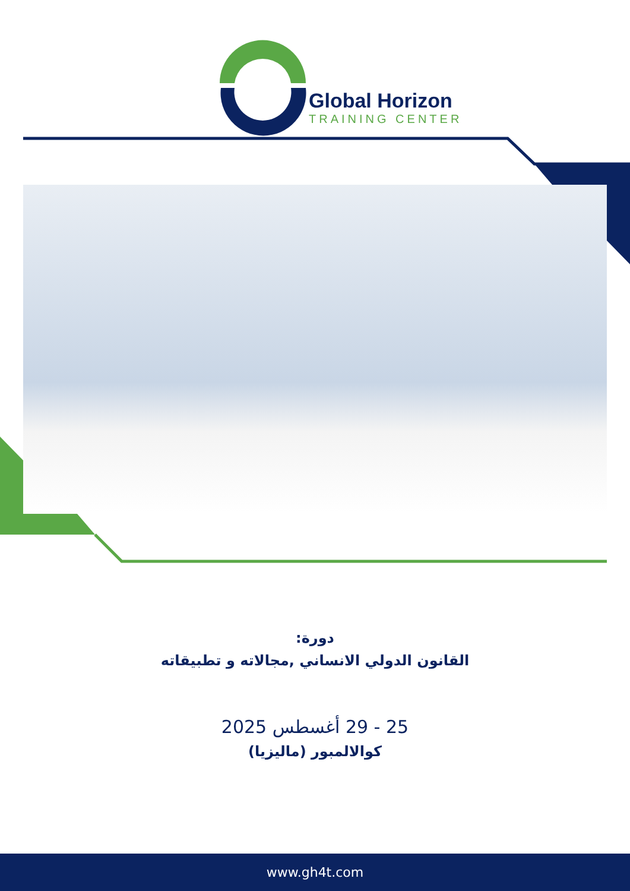Global Horizon
TRAINING CENTER
دورة:
القانون الدولي الانساني ,مجالاته و تطبيقاته
25 - 29 أغسطس 2025
كوالالمبور (ماليزيا)
www.gh4t.com